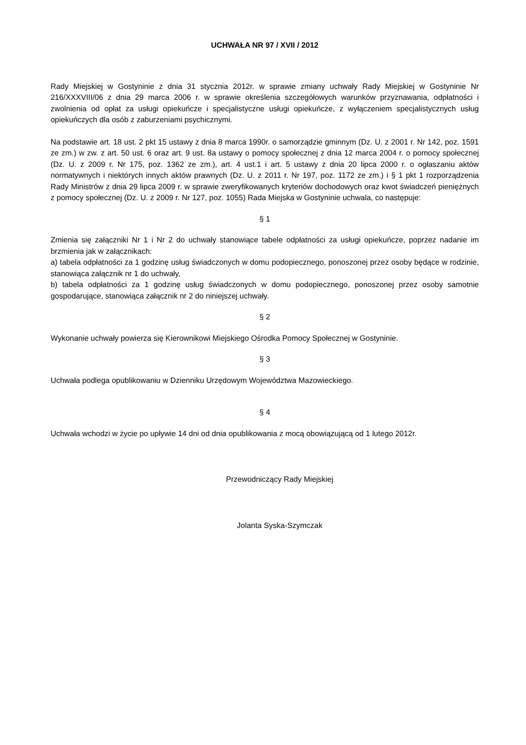UCHWAŁA NR 97 / XVII / 2012
Rady Miejskiej w Gostyninie z dnia 31 stycznia 2012r. w sprawie zmiany uchwały Rady Miejskiej w Gostyninie Nr 216/XXXVIII/06 z dnia 29 marca 2006 r. w sprawie określenia szczegółowych warunków przyznawania, odpłatności i zwolnienia od opłat za usługi opiekuńcze i specjalistyczne usługi opiekuńcze, z wyłączeniem specjalistycznych usług opiekuńczych dla osób z zaburzeniami psychicznymi.
Na podstawie art. 18 ust. 2 pkt 15 ustawy z dnia 8 marca 1990r. o samorządzie gminnym (Dz. U. z 2001 r. Nr 142, poz. 1591 ze zm.) w zw. z art. 50 ust. 6 oraz art. 9 ust. 8a ustawy o pomocy społecznej z dnia 12 marca 2004 r. o pomocy społecznej (Dz. U. z 2009 r. Nr 175, poz. 1362 ze zm.), art. 4 ust.1 i art. 5 ustawy z dnia 20 lipca 2000 r. o ogłaszaniu aktów normatywnych i niektórych innych aktów prawnych (Dz. U. z 2011 r. Nr 197, poz. 1172 ze zm.) i § 1 pkt 1 rozporządzenia Rady Ministrów z dnia 29 lipca 2009 r. w sprawie zweryfikowanych kryteriów dochodowych oraz kwot świadczeń pieniężnych z pomocy społecznej (Dz. U. z 2009 r. Nr 127, poz. 1055) Rada Miejska w Gostyninie uchwala, co następuje:
§ 1
Zmienia się załączniki Nr 1 i Nr 2 do uchwały stanowiące tabele odpłatności za usługi opiekuńcze, poprzez nadanie im brzmienia jak w załącznikach:
a) tabela odpłatności za 1 godzinę usług świadczonych w domu podopiecznego, ponoszonej przez osoby będące w rodzinie, stanowiąca załącznik nr 1 do uchwały,
b) tabela odpłatności za 1 godzinę usług świadczonych w domu podopiecznego, ponoszonej przez osoby samotnie gospodarujące, stanowiąca załącznik nr 2 do niniejszej uchwały.
§ 2
Wykonanie uchwały powierza się Kierownikowi Miejskiego Ośrodka Pomocy Społecznej w Gostyninie.
§ 3
Uchwała podlega opublikowaniu w Dzienniku Urzędowym Województwa Mazowieckiego.
§ 4
Uchwała wchodzi w życie po upływie 14 dni od dnia opublikowania z mocą obowiązującą od 1 lutego 2012r.
Przewodniczący Rady Miejskiej
Jolanta Syska-Szymczak